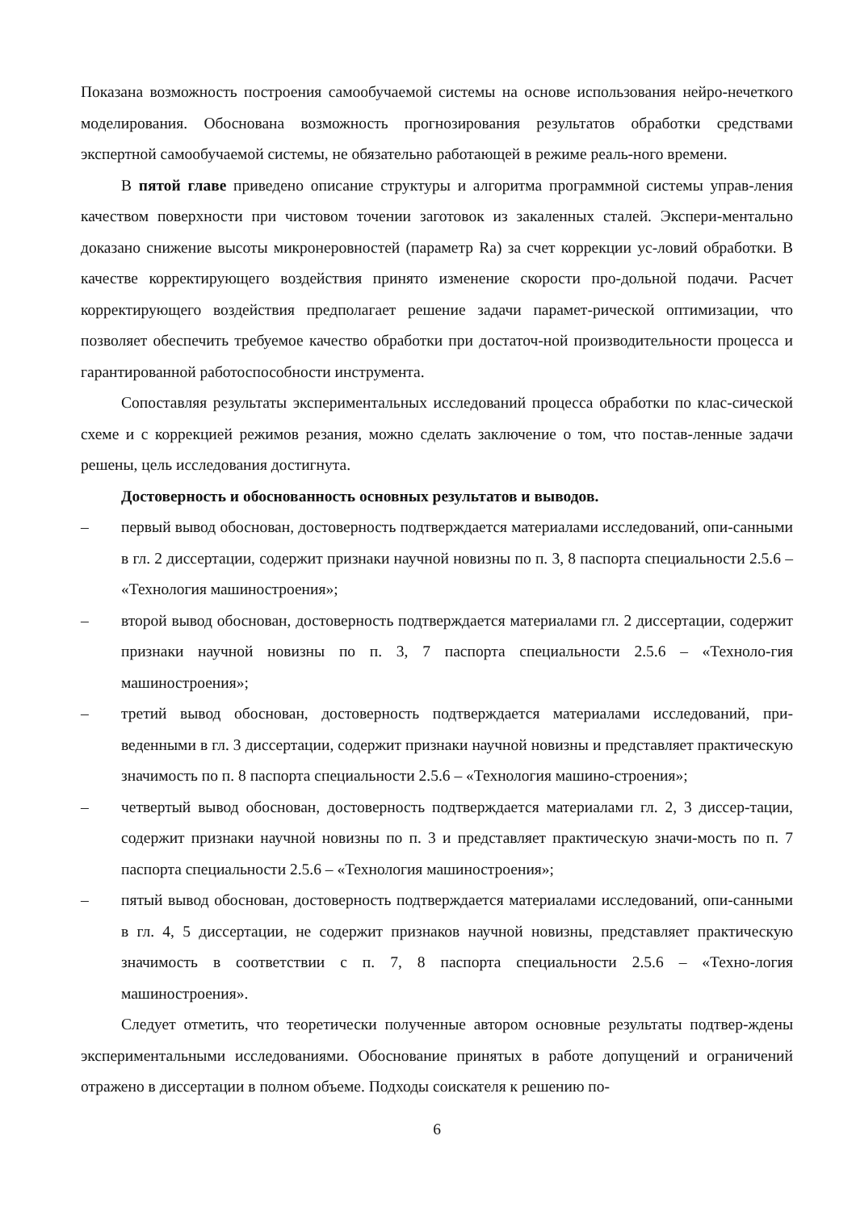Показана возможность построения самообучаемой системы на основе использования нейро-нечеткого моделирования. Обоснована возможность прогнозирования результатов обработки средствами экспертной самообучаемой системы, не обязательно работающей в режиме реаль-ного времени.
В пятой главе приведено описание структуры и алгоритма программной системы управ-ления качеством поверхности при чистовом точении заготовок из закаленных сталей. Экспери-ментально доказано снижение высоты микронеровностей (параметр Ra) за счет коррекции ус-ловий обработки. В качестве корректирующего воздействия принято изменение скорости про-дольной подачи. Расчет корректирующего воздействия предполагает решение задачи парамет-рической оптимизации, что позволяет обеспечить требуемое качество обработки при достаточ-ной производительности процесса и гарантированной работоспособности инструмента.
Сопоставляя результаты экспериментальных исследований процесса обработки по клас-сической схеме и с коррекцией режимов резания, можно сделать заключение о том, что постав-ленные задачи решены, цель исследования достигнута.
Достоверность и обоснованность основных результатов и выводов.
– первый вывод обоснован, достоверность подтверждается материалами исследований, опи-санными в гл. 2 диссертации, содержит признаки научной новизны по п. 3, 8 паспорта специальности 2.5.6 – «Технология машиностроения»;
– второй вывод обоснован, достоверность подтверждается материалами гл. 2 диссертации, содержит признаки научной новизны по п. 3, 7 паспорта специальности 2.5.6 – «Техноло-гия машиностроения»;
– третий вывод обоснован, достоверность подтверждается материалами исследований, при-веденными в гл. 3 диссертации, содержит признаки научной новизны и представляет практическую значимость по п. 8 паспорта специальности 2.5.6 – «Технология машино-строения»;
– четвертый вывод обоснован, достоверность подтверждается материалами гл. 2, 3 диссер-тации, содержит признаки научной новизны по п. 3 и представляет практическую значи-мость по п. 7 паспорта специальности 2.5.6 – «Технология машиностроения»;
– пятый вывод обоснован, достоверность подтверждается материалами исследований, опи-санными в гл. 4, 5 диссертации, не содержит признаков научной новизны, представляет практическую значимость в соответствии с п. 7, 8 паспорта специальности 2.5.6 – «Техно-логия машиностроения».
Следует отметить, что теоретически полученные автором основные результаты подтвер-ждены экспериментальными исследованиями. Обоснование принятых в работе допущений и ограничений отражено в диссертации в полном объеме. Подходы соискателя к решению по-
6